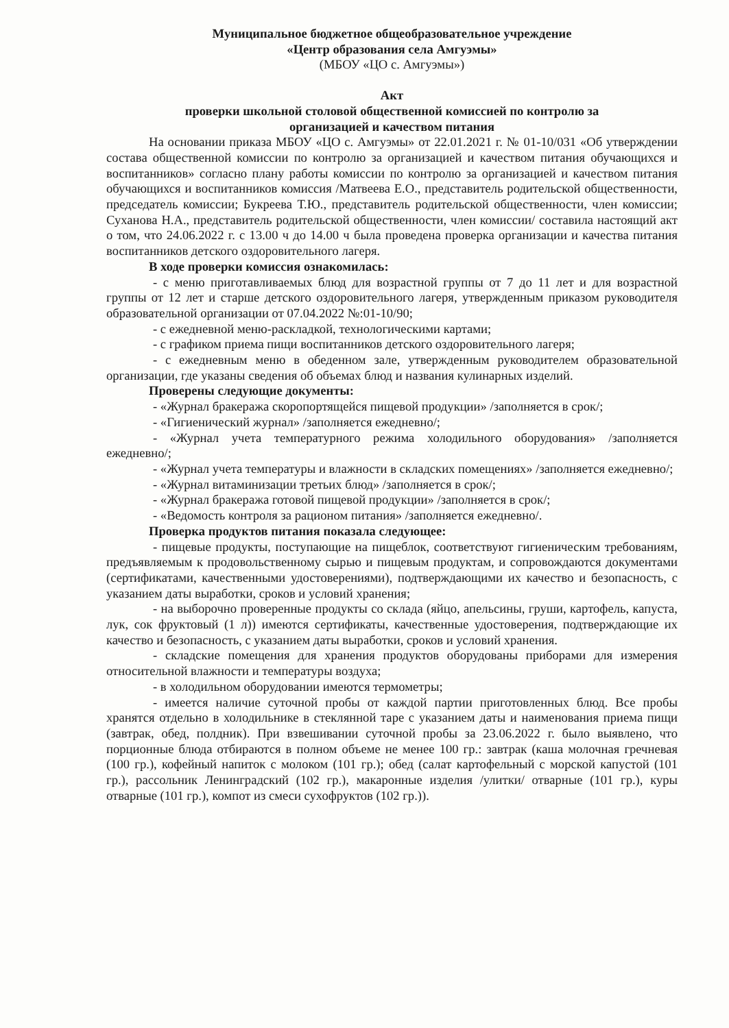Муниципальное бюджетное общеобразовательное учреждение
«Центр образования села Амгуэмы»
(МБОУ «ЦО с. Амгуэмы»)
Акт
проверки школьной столовой общественной комиссией по контролю за
организацией и качеством питания
На основании приказа МБОУ «ЦО с. Амгуэмы» от 22.01.2021 г. № 01-10/031 «Об утверждении состава общественной комиссии по контролю за организацией и качеством питания обучающихся и воспитанников» согласно плану работы комиссии по контролю за организацией и качеством питания обучающихся и воспитанников комиссия /Матвеева Е.О., представитель родительской общественности, председатель комиссии; Букреева Т.Ю., представитель родительской общественности, член комиссии; Суханова Н.А., представитель родительской общественности, член комиссии/ составила настоящий акт о том, что 24.06.2022 г. с 13.00 ч до 14.00 ч была проведена проверка организации и качества питания воспитанников детского оздоровительного лагеря.
В ходе проверки комиссия ознакомилась:
- с меню приготавливаемых блюд для возрастной группы от 7 до 11 лет и для возрастной группы от 12 лет и старше детского оздоровительного лагеря, утвержденным приказом руководителя образовательной организации от 07.04.2022 №:01-10/90;
- с ежедневной меню-раскладкой, технологическими картами;
- с графиком приема пищи воспитанников детского оздоровительного лагеря;
- с ежедневным меню в обеденном зале, утвержденным руководителем образовательной организации, где указаны сведения об объемах блюд и названия кулинарных изделий.
Проверены следующие документы:
- «Журнал бракеража скоропортящейся пищевой продукции» /заполняется в срок/;
- «Гигиенический журнал» /заполняется ежедневно/;
- «Журнал учета температурного режима холодильного оборудования» /заполняется ежедневно/;
- «Журнал учета температуры и влажности в складских помещениях» /заполняется ежедневно/;
- «Журнал витаминизации третьих блюд» /заполняется в срок/;
- «Журнал бракеража готовой пищевой продукции» /заполняется в срок/;
- «Ведомость контроля за рационом питания» /заполняется ежедневно/.
Проверка продуктов питания показала следующее:
- пищевые продукты, поступающие на пищеблок, соответствуют гигиеническим требованиям, предъявляемым к продовольственному сырью и пищевым продуктам, и сопровождаются документами (сертификатами, качественными удостоверениями), подтверждающими их качество и безопасность, с указанием даты выработки, сроков и условий хранения;
- на выборочно проверенные продукты со склада (яйцо, апельсины, груши, картофель, капуста, лук, сок фруктовый (1 л)) имеются сертификаты, качественные удостоверения, подтверждающие их качество и безопасность, с указанием даты выработки, сроков и условий хранения.
- складские помещения для хранения продуктов оборудованы приборами для измерения относительной влажности и температуры воздуха;
- в холодильном оборудовании имеются термометры;
- имеется наличие суточной пробы от каждой партии приготовленных блюд. Все пробы хранятся отдельно в холодильнике в стеклянной таре с указанием даты и наименования приема пищи (завтрак, обед, полдник). При взвешивании суточной пробы за 23.06.2022 г. было выявлено, что порционные блюда отбираются в полном объеме не менее 100 гр.: завтрак (каша молочная гречневая (100 гр.), кофейный напиток с молоком (101 гр.); обед (салат картофельный с морской капустой (101 гр.), рассольник Ленинградский (102 гр.), макаронные изделия /улитки/ отварные (101 гр.), куры отварные (101 гр.), компот из смеси сухофруктов (102 гр.)).